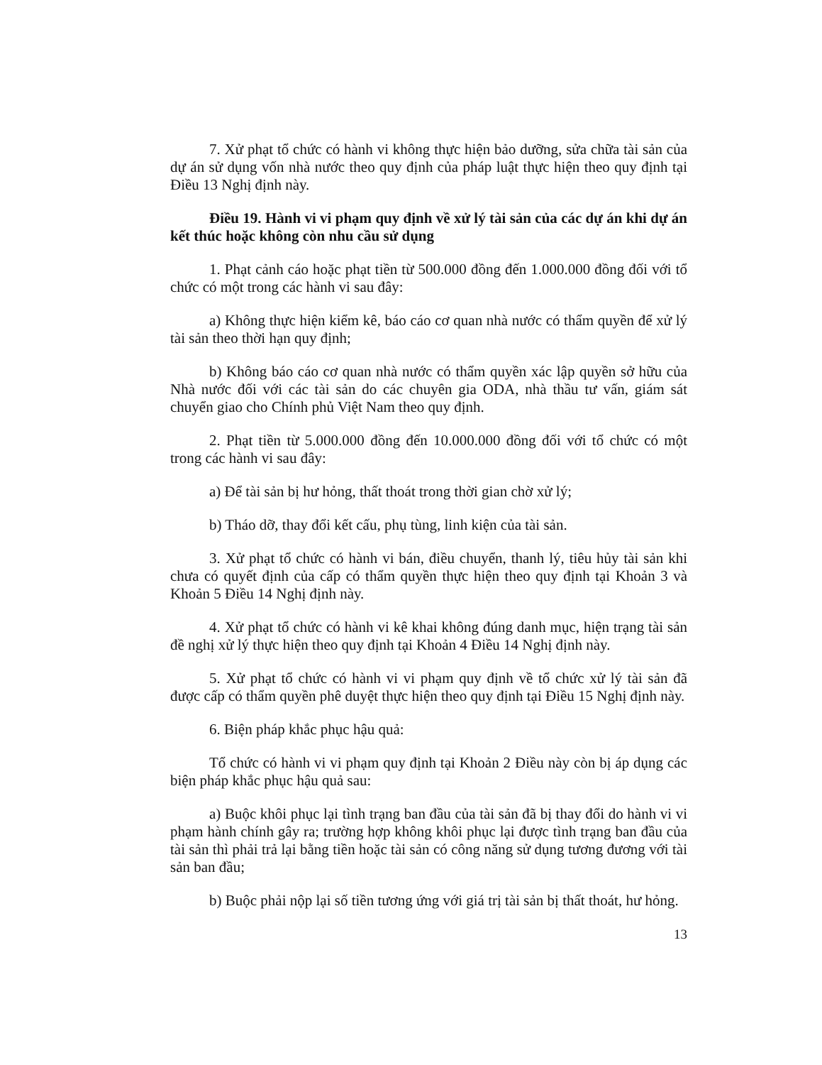7. Xử phạt tổ chức có hành vi không thực hiện bảo dưỡng, sửa chữa tài sản của dự án sử dụng vốn nhà nước theo quy định của pháp luật thực hiện theo quy định tại Điều 13 Nghị định này.
Điều 19. Hành vi vi phạm quy định về xử lý tài sản của các dự án khi dự án kết thúc hoặc không còn nhu cầu sử dụng
1. Phạt cảnh cáo hoặc phạt tiền từ 500.000 đồng đến 1.000.000 đồng đối với tổ chức có một trong các hành vi sau đây:
a) Không thực hiện kiểm kê, báo cáo cơ quan nhà nước có thẩm quyền để xử lý tài sản theo thời hạn quy định;
b) Không báo cáo cơ quan nhà nước có thẩm quyền xác lập quyền sở hữu của Nhà nước đối với các tài sản do các chuyên gia ODA, nhà thầu tư vấn, giám sát chuyển giao cho Chính phủ Việt Nam theo quy định.
2. Phạt tiền từ 5.000.000 đồng đến 10.000.000 đồng đối với tổ chức có một trong các hành vi sau đây:
a) Để tài sản bị hư hỏng, thất thoát trong thời gian chờ xử lý;
b) Tháo dỡ, thay đổi kết cấu, phụ tùng, linh kiện của tài sản.
3. Xử phạt tổ chức có hành vi bán, điều chuyển, thanh lý, tiêu hủy tài sản khi chưa có quyết định của cấp có thẩm quyền thực hiện theo quy định tại Khoản 3 và Khoản 5 Điều 14 Nghị định này.
4. Xử phạt tổ chức có hành vi kê khai không đúng danh mục, hiện trạng tài sản đề nghị xử lý thực hiện theo quy định tại Khoản 4 Điều 14 Nghị định này.
5. Xử phạt tổ chức có hành vi vi phạm quy định về tổ chức xử lý tài sản đã được cấp có thẩm quyền phê duyệt thực hiện theo quy định tại Điều 15 Nghị định này.
6. Biện pháp khắc phục hậu quả:
Tổ chức có hành vi vi phạm quy định tại Khoản 2 Điều này còn bị áp dụng các biện pháp khắc phục hậu quả sau:
a) Buộc khôi phục lại tình trạng ban đầu của tài sản đã bị thay đổi do hành vi vi phạm hành chính gây ra; trường hợp không khôi phục lại được tình trạng ban đầu của tài sản thì phải trả lại bằng tiền hoặc tài sản có công năng sử dụng tương đương với tài sản ban đầu;
b) Buộc phải nộp lại số tiền tương ứng với giá trị tài sản bị thất thoát, hư hỏng.
13